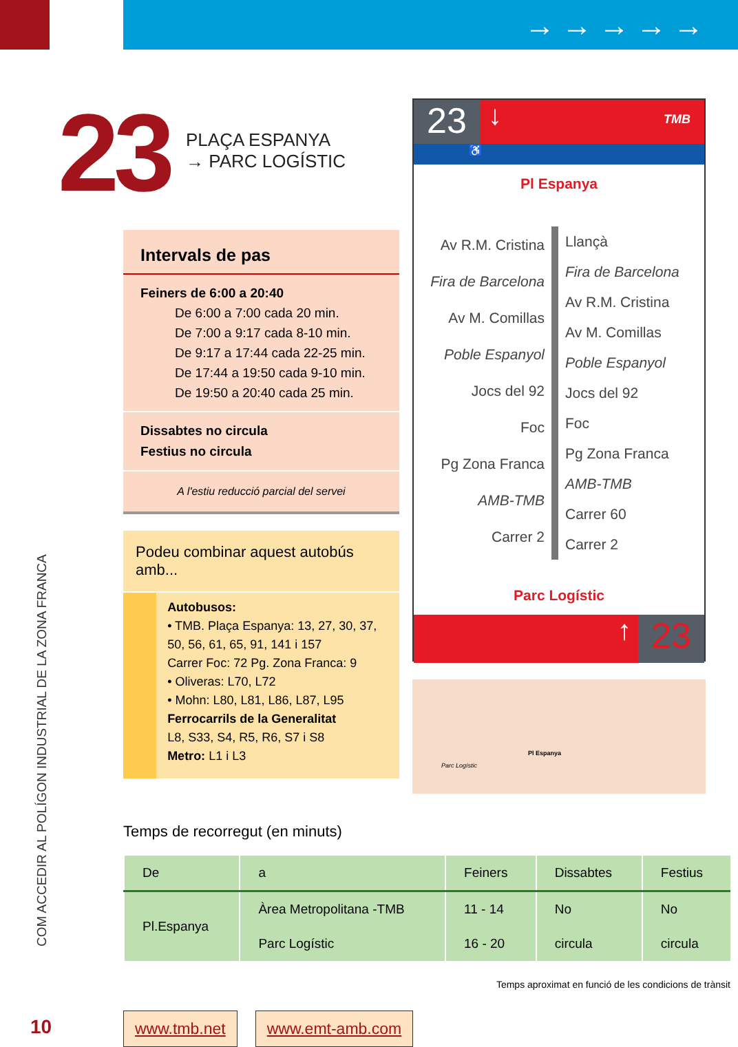→→→→→
23
PLAÇA ESPANYA
→ PARC LOGÍSTIC
Intervals de pas
Feiners de 6:00 a 20:40
De 6:00 a 7:00 cada 20 min.
De 7:00 a 9:17 cada 8-10 min.
De 9:17 a 17:44 cada 22-25 min.
De 17:44 a 19:50 cada 9-10 min.
De 19:50 a 20:40 cada 25 min.
Dissabtes no circula
Festius no circula
A l'estiu reducció parcial del servei
Podeu combinar aquest autobús amb...
Autobusos:
• TMB. Plaça Espanya: 13, 27, 30, 37, 50, 56, 61, 65, 91, 141 i 157
Carrer Foc: 72 Pg. Zona Franca: 9
• Oliveras: L70, L72
• Mohn: L80, L81, L86, L87, L95
Ferrocarrils de la Generalitat
L8, S33, S4, R5, R6, S7 i S8
Metro: L1 i L3
23
↓ TMB
♿
Pl Espanya
Av R.M. Cristina
Fira de Barcelona
Av M. Comillas
Poble Espanyol
Jocs del 92
Foc
Pg Zona Franca
AMB-TMB
Carrer 2
Llançà
Fira de Barcelona
Av R.M. Cristina
Av M. Comillas
Poble Espanyol
Jocs del 92
Foc
Pg Zona Franca
AMB-TMB
Carrer 60
Carrer 2
Parc Logístic
↑
23
Pl Espanya
Parc Logístic
COM ACCEDIR AL POLÍGON INDUSTRIAL DE LA ZONA FRANCA
10
Temps de recorregut (en minuts)
| De | a | Feiners | Dissabtes | Festius |
| --- | --- | --- | --- | --- |
| Pl.Espanya | Àrea Metropolitana -TMB | 11 - 14 | No | No |
| | Parc Logístic | 16 - 20 | circula | circula |
Temps aproximat en funció de les condicions de trànsit
www.tmb.net www.emt-amb.com